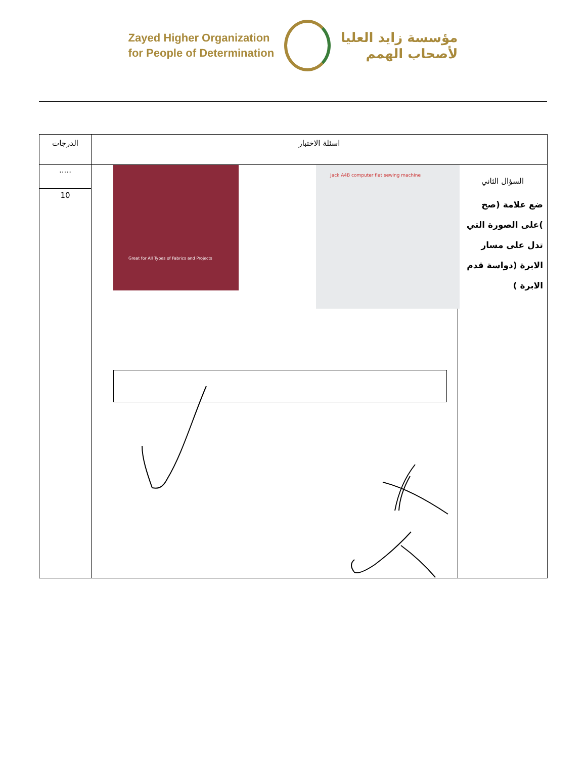Zayed Higher Organization
for People of Determination
مؤسسة زايد العليا
لأصحاب الهمم
| اسئلة الاختبار | | الدرجات |
| --- | --- | --- |
| السؤال الثاني ضع علامة (صح )على الصورة التي تدل على مسار الابرة (دواسة قدم الابرة ) | Great for All Types of Fabrics and Projects Jack A4B computer flat sewing machine | ..... |
| | | 10 |